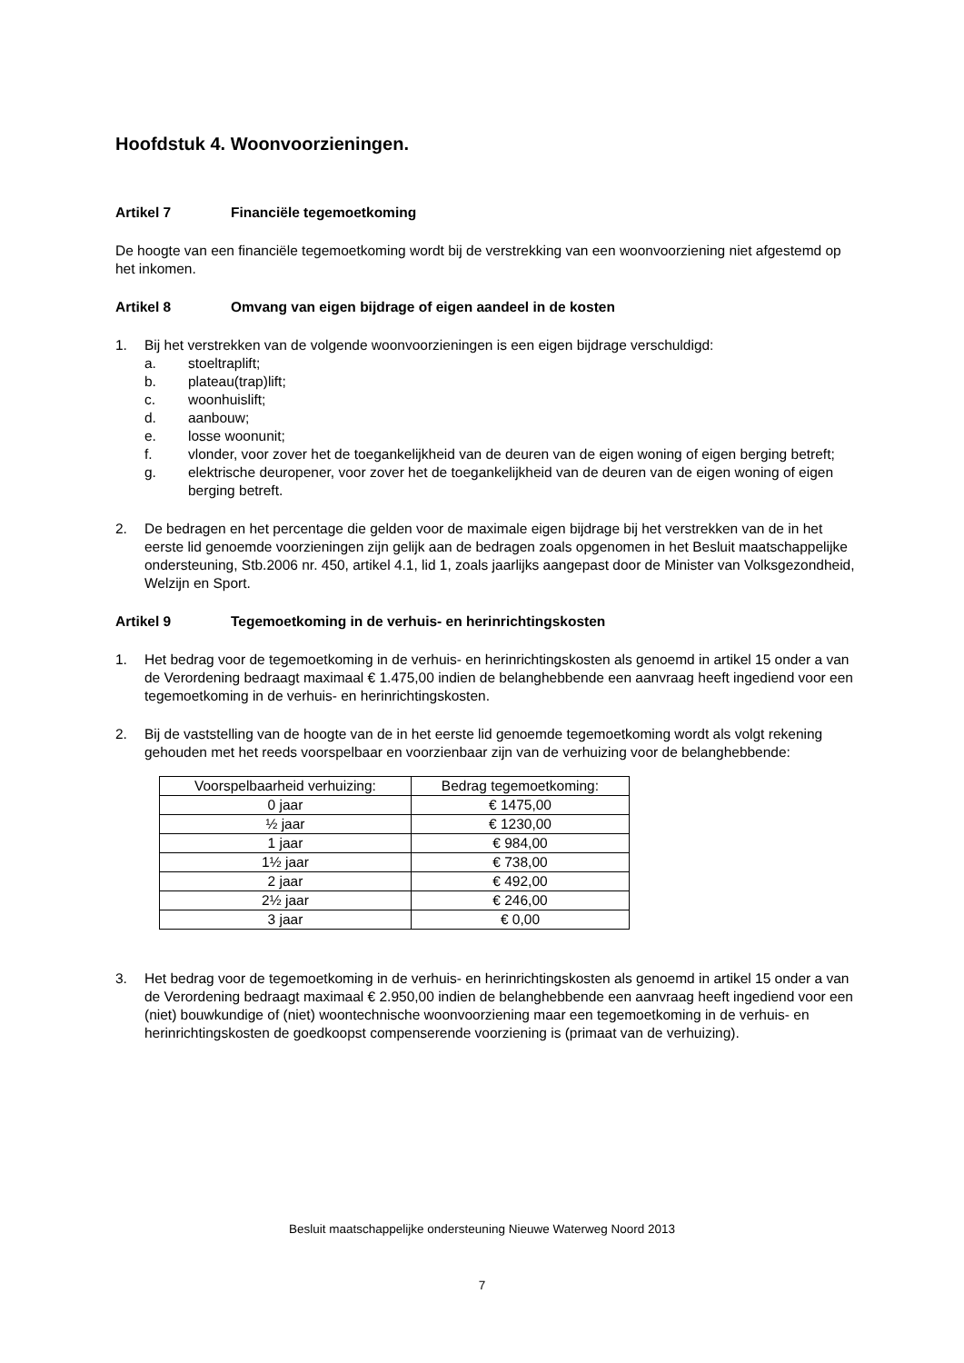Hoofdstuk 4. Woonvoorzieningen.
Artikel 7 Financiële tegemoetkoming
De hoogte van een financiële tegemoetkoming wordt bij de verstrekking van een woonvoorziening niet afgestemd op het inkomen.
Artikel 8 Omvang van eigen bijdrage of eigen aandeel in de kosten
1. Bij het verstrekken van de volgende woonvoorzieningen is een eigen bijdrage verschuldigd:
a. stoeltraplift;
b. plateau(trap)lift;
c. woonhuislift;
d. aanbouw;
e. losse woonunit;
f. vlonder, voor zover het de toegankelijkheid van de deuren van de eigen woning of eigen berging betreft;
g. elektrische deuropener, voor zover het de toegankelijkheid van de deuren van de eigen woning of eigen berging betreft.
2. De bedragen en het percentage die gelden voor de maximale eigen bijdrage bij het verstrekken van de in het eerste lid genoemde voorzieningen zijn gelijk aan de bedragen zoals opgenomen in het Besluit maatschappelijke ondersteuning, Stb.2006 nr. 450, artikel 4.1, lid 1, zoals jaarlijks aangepast door de Minister van Volksgezondheid, Welzijn en Sport.
Artikel 9 Tegemoetkoming in de verhuis- en herinrichtingskosten
1. Het bedrag voor de tegemoetkoming in de verhuis- en herinrichtingskosten als genoemd in artikel 15 onder a van de Verordening bedraagt maximaal € 1.475,00 indien de belanghebbende een aanvraag heeft ingediend voor een tegemoetkoming in de verhuis- en herinrichtingskosten.
2. Bij de vaststelling van de hoogte van de in het eerste lid genoemde tegemoetkoming wordt als volgt rekening gehouden met het reeds voorspelbaar en voorzienbaar zijn van de verhuizing voor de belanghebbende:
| Voorspelbaarheid verhuizing: | Bedrag tegemoetkoming: |
| --- | --- |
| 0 jaar | € 1475,00 |
| ½ jaar | € 1230,00 |
| 1 jaar | € 984,00 |
| 1½ jaar | € 738,00 |
| 2 jaar | € 492,00 |
| 2½ jaar | € 246,00 |
| 3 jaar | € 0,00 |
3. Het bedrag voor de tegemoetkoming in de verhuis- en herinrichtingskosten als genoemd in artikel 15 onder a van de Verordening bedraagt maximaal € 2.950,00 indien de belanghebbende een aanvraag heeft ingediend voor een (niet) bouwkundige of (niet) woontechnische woonvoorziening maar een tegemoetkoming in de verhuis- en herinrichtingskosten de goedkoopst compenserende voorziening is (primaat van de verhuizing).
Besluit maatschappelijke ondersteuning Nieuwe Waterweg Noord 2013
7